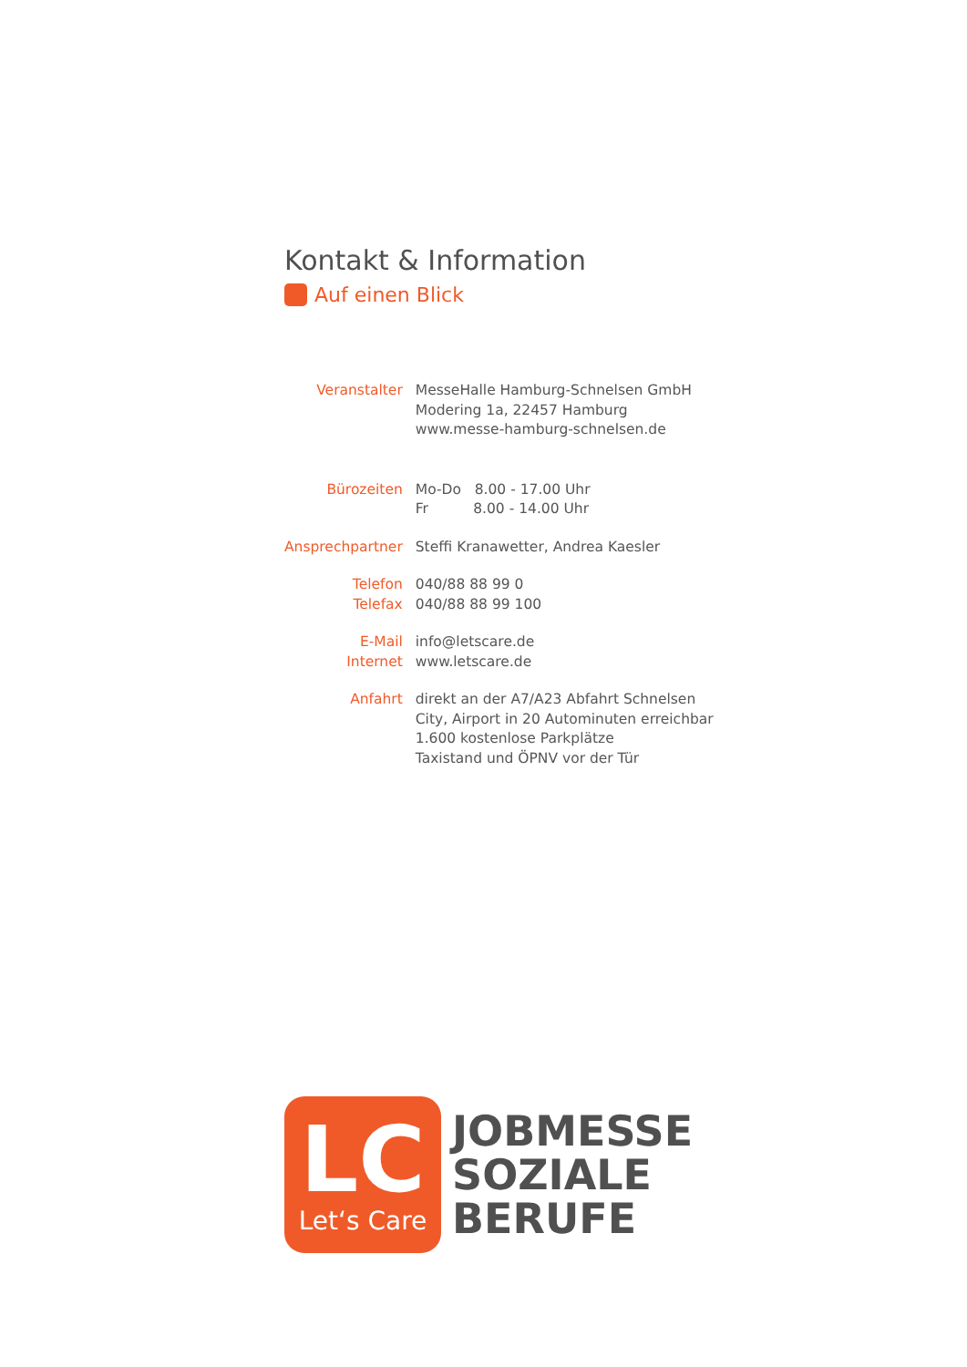Kontakt & Information
Auf einen Blick
| Veranstalter | MesseHalle Hamburg-Schnelsen GmbH Modering 1a, 22457 Hamburg www.messe-hamburg-schnelsen.de |
| Bürozeiten | Mo-Do 8.00 - 17.00 Uhr Fr 8.00 - 14.00 Uhr |
| Ansprechpartner | Steffi Kranawetter, Andrea Kaesler |
| Telefon Telefax | 040/88 88 99 0 040/88 88 99 100 |
| E-Mail Internet | info@letscare.de www.letscare.de |
| Anfahrt | direkt an der A7/A23 Abfahrt Schnelsen City, Airport in 20 Autominuten erreichbar 1.600 kostenlose Parkplätze Taxistand und ÖPNV vor der Tür |
LC
Let‘s Care
JOBMESSE
SOZIALE
BERUFE